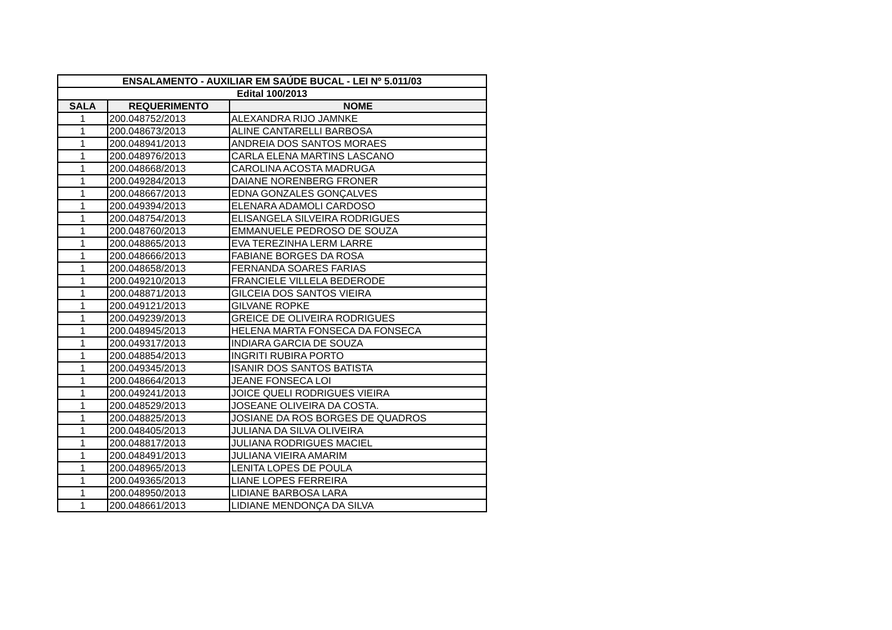| ENSALAMENTO - AUXILIAR EM SAÚDE BUCAL - LEI Nº 5.011/03 | | |
| --- | --- | --- |
| Edital 100/2013 | | |
| SALA | REQUERIMENTO | NOME |
| 1 | 200.048752/2013 | ALEXANDRA RIJO JAMNKE |
| 1 | 200.048673/2013 | ALINE CANTARELLI BARBOSA |
| 1 | 200.048941/2013 | ANDREIA DOS SANTOS MORAES |
| 1 | 200.048976/2013 | CARLA ELENA MARTINS LASCANO |
| 1 | 200.048668/2013 | CAROLINA ACOSTA MADRUGA |
| 1 | 200.049284/2013 | DAIANE NORENBERG FRONER |
| 1 | 200.048667/2013 | EDNA GONZALES GONÇALVES |
| 1 | 200.049394/2013 | ELENARA ADAMOLI CARDOSO |
| 1 | 200.048754/2013 | ELISANGELA SILVEIRA RODRIGUES |
| 1 | 200.048760/2013 | EMMANUELE PEDROSO DE SOUZA |
| 1 | 200.048865/2013 | EVA TEREZINHA LERM LARRE |
| 1 | 200.048666/2013 | FABIANE BORGES DA ROSA |
| 1 | 200.048658/2013 | FERNANDA SOARES FARIAS |
| 1 | 200.049210/2013 | FRANCIELE VILLELA BEDERODE |
| 1 | 200.048871/2013 | GILCEIA DOS SANTOS VIEIRA |
| 1 | 200.049121/2013 | GILVANE ROPKE |
| 1 | 200.049239/2013 | GREICE DE OLIVEIRA RODRIGUES |
| 1 | 200.048945/2013 | HELENA MARTA FONSECA DA FONSECA |
| 1 | 200.049317/2013 | INDIARA GARCIA DE SOUZA |
| 1 | 200.048854/2013 | INGRITI RUBIRA PORTO |
| 1 | 200.049345/2013 | ISANIR DOS SANTOS BATISTA |
| 1 | 200.048664/2013 | JEANE FONSECA LOI |
| 1 | 200.049241/2013 | JOICE QUELI RODRIGUES VIEIRA |
| 1 | 200.048529/2013 | JOSEANE OLIVEIRA DA COSTA. |
| 1 | 200.048825/2013 | JOSIANE DA ROS BORGES DE QUADROS |
| 1 | 200.048405/2013 | JULIANA DA SILVA OLIVEIRA |
| 1 | 200.048817/2013 | JULIANA RODRIGUES MACIEL |
| 1 | 200.048491/2013 | JULIANA VIEIRA AMARIM |
| 1 | 200.048965/2013 | LENITA LOPES DE POULA |
| 1 | 200.049365/2013 | LIANE LOPES FERREIRA |
| 1 | 200.048950/2013 | LIDIANE BARBOSA LARA |
| 1 | 200.048661/2013 | LIDIANE MENDONÇA DA SILVA |